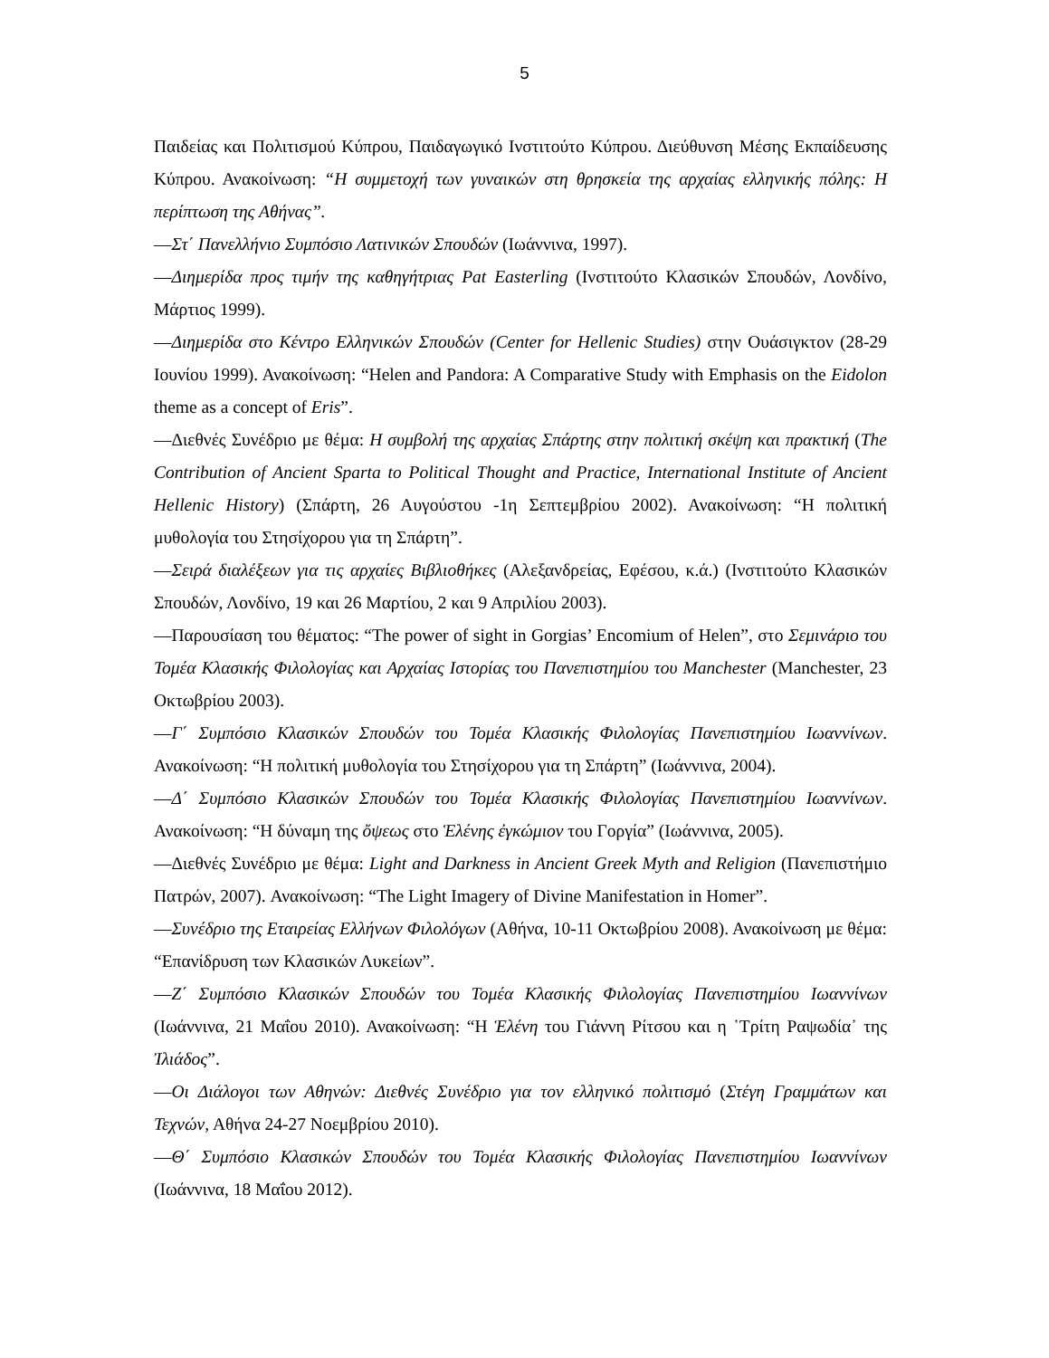5
Παιδείας και Πολιτισμού Κύπρου, Παιδαγωγικό Ινστιτούτο Κύπρου. Διεύθυνση Μέσης Εκπαίδευσης Κύπρου. Ανακοίνωση: “Η συμμετοχή των γυναικών στη θρησκεία της αρχαίας ελληνικής πόλης: Η περίπτωση της Αθήνας”.
—Στ΄ Πανελλήνιο Συμπόσιο Λατινικών Σπουδών (Ιωάννινα, 1997).
—Διημερίδα προς τιμήν της καθηγήτριας Pat Easterling (Ινστιτούτο Κλασικών Σπουδών, Λονδίνο, Μάρτιος 1999).
—Διημερίδα στο Κέντρο Ελληνικών Σπουδών (Center for Hellenic Studies) στην Ουάσιγκτον (28-29 Ιουνίου 1999). Ανακοίνωση: “Helen and Pandora: A Comparative Study with Emphasis on the Eidolon theme as a concept of Eris”.
—Διεθνές Συνέδριο με θέμα: Η συμβολή της αρχαίας Σπάρτης στην πολιτική σκέψη και πρακτική (The Contribution of Ancient Sparta to Political Thought and Practice, International Institute of Ancient Hellenic History) (Σπάρτη, 26 Αυγούστου -1η Σεπτεμβρίου 2002). Ανακοίνωση: “Η πολιτική μυθολογία του Στησίχορου για τη Σπάρτη”.
—Σειρά διαλέξεων για τις αρχαίες Βιβλιοθήκες (Αλεξανδρείας, Εφέσου, κ.ά.) (Ινστιτούτο Κλασικών Σπουδών, Λονδίνο, 19 και 26 Μαρτίου, 2 και 9 Απριλίου 2003).
—Παρουσίαση του θέματος: “The power of sight in Gorgias’ Encomium of Helen”, στο Σεμινάριο του Τομέα Κλασικής Φιλολογίας και Αρχαίας Ιστορίας του Πανεπιστημίου του Manchester (Manchester, 23 Οκτωβρίου 2003).
—Γ΄ Συμπόσιο Κλασικών Σπουδών του Τομέα Κλασικής Φιλολογίας Πανεπιστημίου Ιωαννίνων. Ανακοίνωση: “Η πολιτική μυθολογία του Στησίχορου για τη Σπάρτη” (Ιωάννινα, 2004).
—Δ΄ Συμπόσιο Κλασικών Σπουδών του Τομέα Κλασικής Φιλολογίας Πανεπιστημίου Ιωαννίνων. Ανακοίνωση: “Η δύναμη της ὄψεως στο Ἑλένης ἐγκώμιον του Γοργία” (Ιωάννινα, 2005).
—Διεθνές Συνέδριο με θέμα: Light and Darkness in Ancient Greek Myth and Religion (Πανεπιστήμιο Πατρών, 2007). Ανακοίνωση: “The Light Imagery of Divine Manifestation in Homer”.
—Συνέδριο της Εταιρείας Ελλήνων Φιλολόγων (Αθήνα, 10-11 Οκτωβρίου 2008). Ανακοίνωση με θέμα: “Επανίδρυση των Κλασικών Λυκείων”.
—Ζ΄ Συμπόσιο Κλασικών Σπουδών του Τομέα Κλασικής Φιλολογίας Πανεπιστημίου Ιωαννίνων (Ιωάννινα, 21 Μαΐου 2010). Ανακοίνωση: “Η Ἑλένη του Γιάννη Ρίτσου και η ῾Τρίτη Ραψωδία᾽ της Ἰλιάδος”.
—Οι Διάλογοι των Αθηνών: Διεθνές Συνέδριο για τον ελληνικό πολιτισμό (Στέγη Γραμμάτων και Τεχνών, Αθήνα 24-27 Νοεμβρίου 2010).
—Θ΄ Συμπόσιο Κλασικών Σπουδών του Τομέα Κλασικής Φιλολογίας Πανεπιστημίου Ιωαννίνων (Ιωάννινα, 18 Μαΐου 2012).